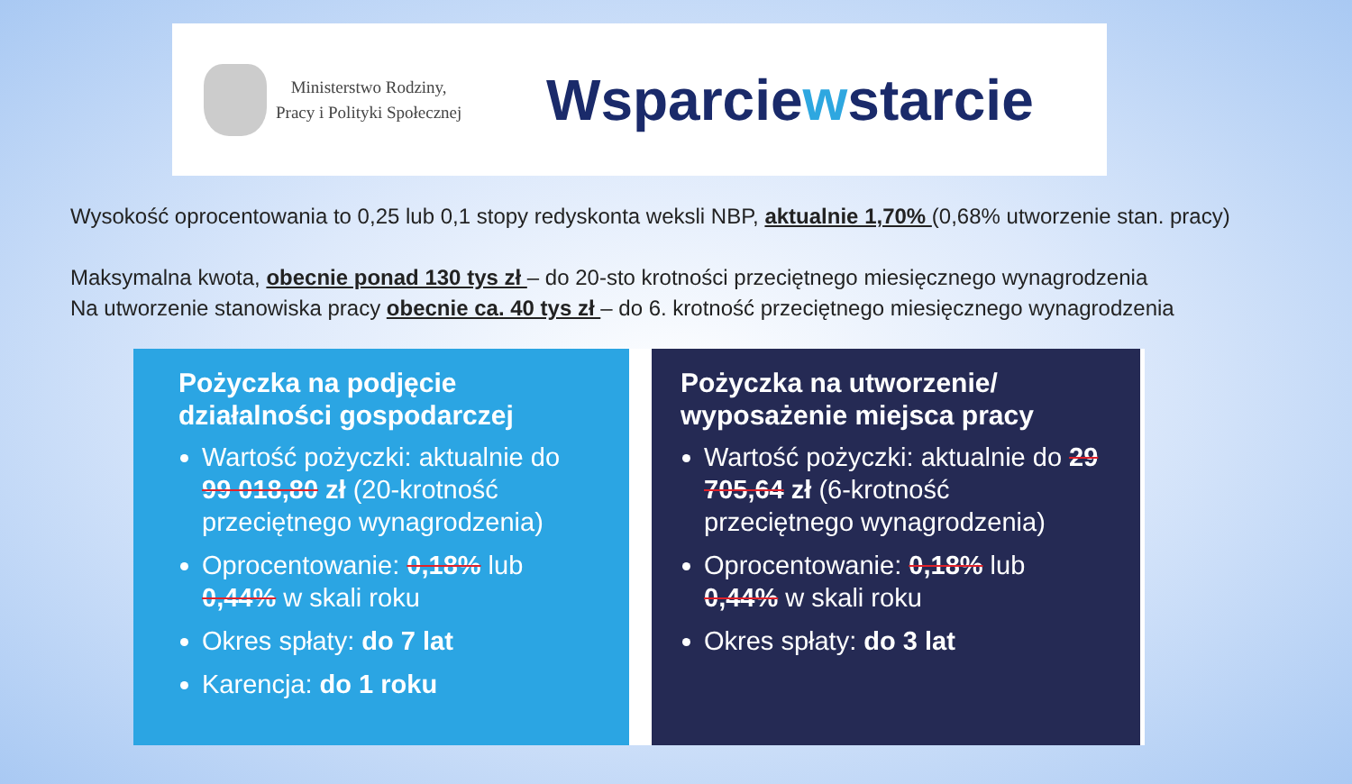Ministerstwo Rodziny,
Pracy i Polityki Społecznej
Wsparciewstarcie
Wysokość oprocentowania to 0,25 lub 0,1 stopy redyskonta weksli NBP, aktualnie 1,70% (0,68% utworzenie stan. pracy)
Maksymalna kwota, obecnie ponad 130 tys zł – do 20-sto krotności przeciętnego miesięcznego wynagrodzenia
Na utworzenie stanowiska pracy obecnie ca. 40 tys zł – do 6. krotność przeciętnego miesięcznego wynagrodzenia
Pożyczka na podjęcie działalności gospodarczej
Wartość pożyczki: aktualnie do 99 018,80 zł (20-krotność przeciętnego wynagrodzenia)
Oprocentowanie: 0,18% lub 0,44% w skali roku
Okres spłaty: do 7 lat
Karencja: do 1 roku
Pożyczka na utworzenie/ wyposażenie miejsca pracy
Wartość pożyczki: aktualnie do 29 705,64 zł (6-krotność przeciętnego wynagrodzenia)
Oprocentowanie: 0,18% lub 0,44% w skali roku
Okres spłaty: do 3 lat